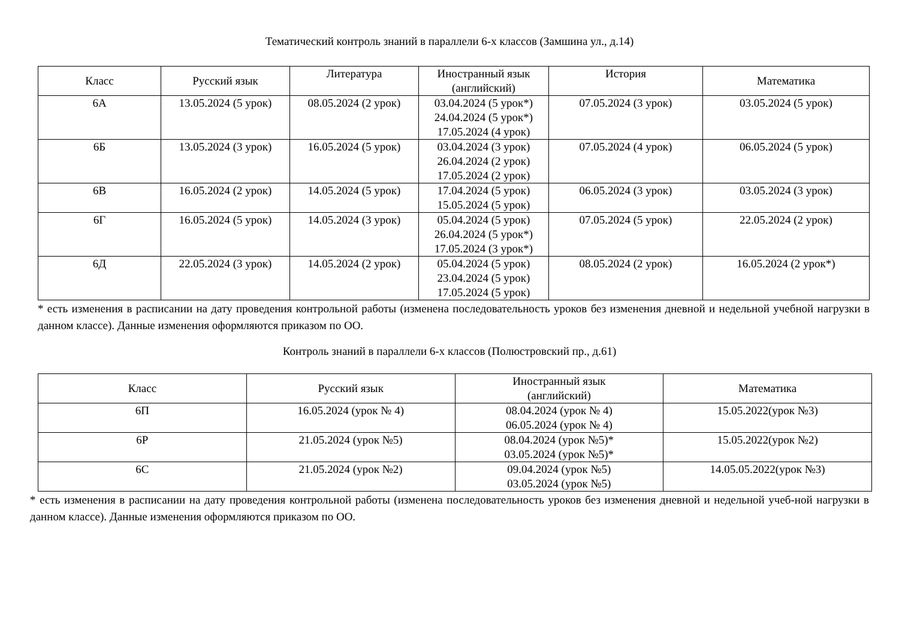Тематический контроль знаний в параллели 6-х классов (Замшина ул., д.14)
| Класс | Русский язык | Литература | Иностранный язык (английский) | История | Математика |
| --- | --- | --- | --- | --- | --- |
| 6А | 13.05.2024 (5 урок) | 08.05.2024 (2 урок) | 03.04.2024 (5 урок*) 24.04.2024 (5 урок*) 17.05.2024 (4 урок) | 07.05.2024 (3 урок) | 03.05.2024 (5 урок) |
| 6Б | 13.05.2024 (3 урок) | 16.05.2024 (5 урок) | 03.04.2024 (3 урок) 26.04.2024 (2 урок) 17.05.2024 (2 урок) | 07.05.2024 (4 урок) | 06.05.2024 (5 урок) |
| 6В | 16.05.2024 (2 урок) | 14.05.2024 (5 урок) | 17.04.2024 (5 урок) 15.05.2024 (5 урок) | 06.05.2024 (3 урок) | 03.05.2024 (3 урок) |
| 6Г | 16.05.2024 (5 урок) | 14.05.2024 (3 урок) | 05.04.2024 (5 урок) 26.04.2024 (5 урок*) 17.05.2024 (3 урок*) | 07.05.2024 (5 урок) | 22.05.2024 (2 урок) |
| 6Д | 22.05.2024 (3 урок) | 14.05.2024 (2 урок) | 05.04.2024 (5 урок) 23.04.2024 (5 урок) 17.05.2024 (5 урок) | 08.05.2024 (2 урок) | 16.05.2024 (2 урок*) |
* есть изменения в расписании на дату проведения контрольной работы (изменена последовательность уроков без изменения дневной и недельной учебной нагрузки в данном классе). Данные изменения оформляются приказом по ОО.
Контроль знаний в параллели 6-х классов (Полюстровский пр., д.61)
| Класс | Русский язык | Иностранный язык (английский) | Математика |
| --- | --- | --- | --- |
| 6П | 16.05.2024 (урок № 4) | 08.04.2024 (урок № 4) 06.05.2024 (урок № 4) | 15.05.2022(урок №3) |
| 6Р | 21.05.2024 (урок №5) | 08.04.2024 (урок №5)* 03.05.2024 (урок №5)* | 15.05.2022(урок №2) |
| 6С | 21.05.2024 (урок №2) | 09.04.2024 (урок №5) 03.05.2024 (урок №5) | 14.05.05.2022(урок №3) |
* есть изменения в расписании на дату проведения контрольной работы (изменена последовательность уроков без изменения дневной и недельной учеб-ной нагрузки в данном классе). Данные изменения оформляются приказом по ОО.